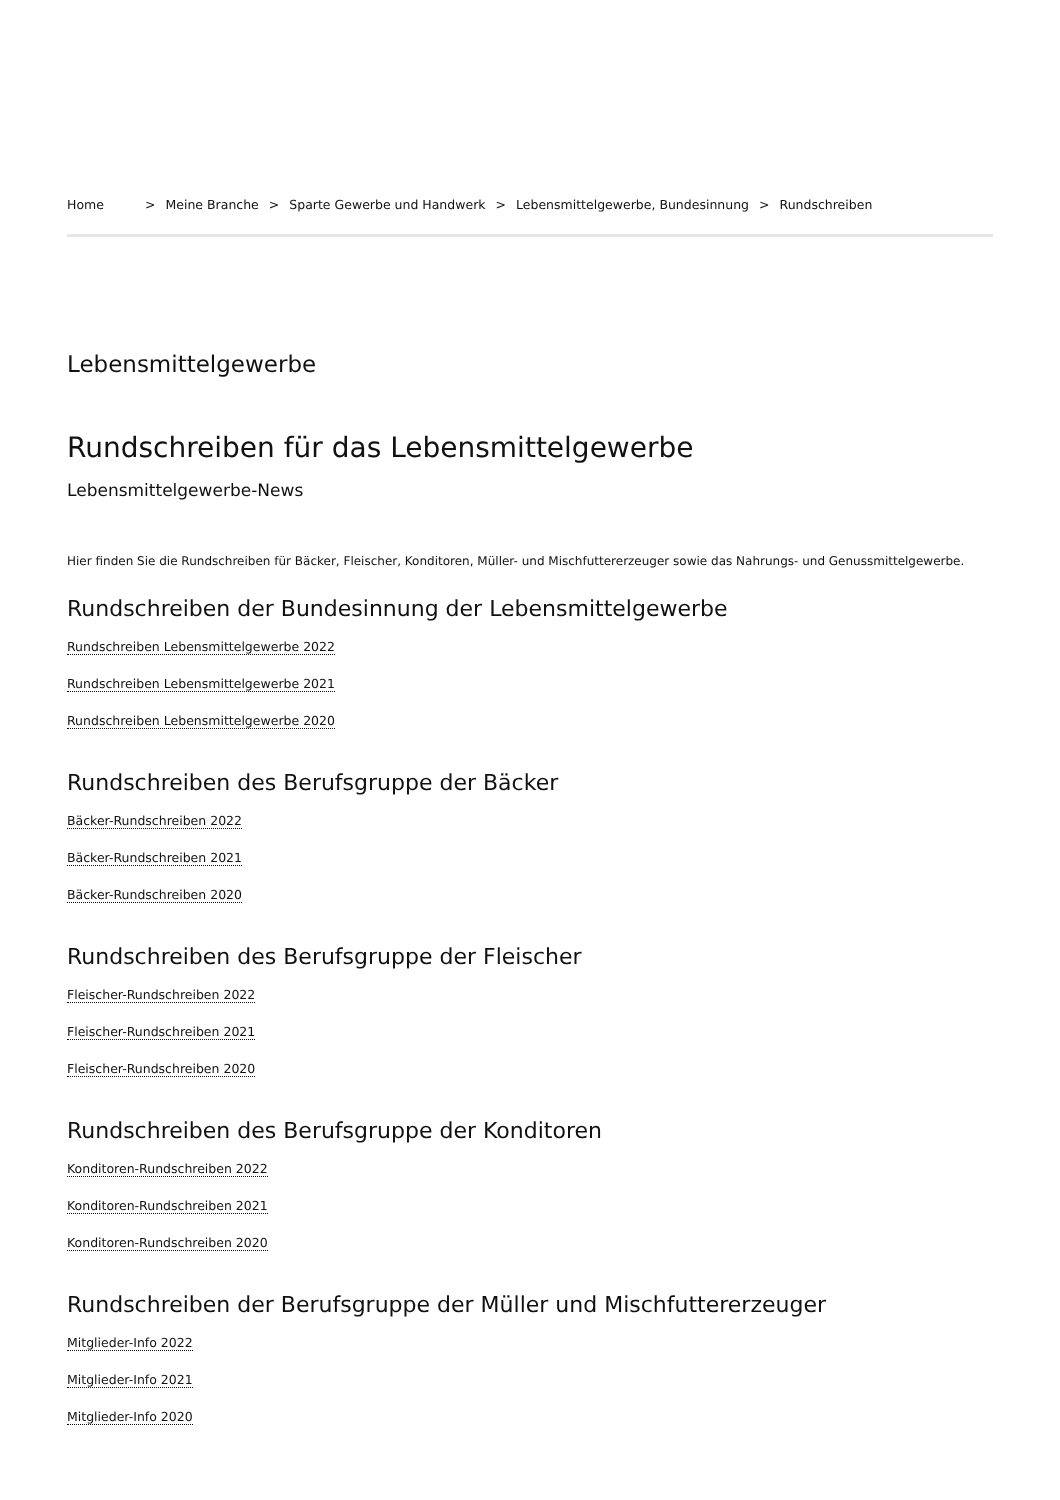Home > Meine Branche > Sparte Gewerbe und Handwerk > Lebensmittelgewerbe, Bundesinnung > Rundschreiben
Lebensmittelgewerbe
Rundschreiben für das Lebensmittelgewerbe
Lebensmittelgewerbe-News
Hier finden Sie die Rundschreiben für Bäcker, Fleischer, Konditoren, Müller- und Mischfuttererzeuger sowie das Nahrungs- und Genussmittelgewerbe.
Rundschreiben der Bundesinnung der Lebensmittelgewerbe
Rundschreiben Lebensmittelgewerbe 2022
Rundschreiben Lebensmittelgewerbe 2021
Rundschreiben Lebensmittelgewerbe 2020
Rundschreiben des Berufsgruppe der Bäcker
Bäcker-Rundschreiben 2022
Bäcker-Rundschreiben 2021
Bäcker-Rundschreiben 2020
Rundschreiben des Berufsgruppe der Fleischer
Fleischer-Rundschreiben 2022
Fleischer-Rundschreiben 2021
Fleischer-Rundschreiben 2020
Rundschreiben des Berufsgruppe der Konditoren
Konditoren-Rundschreiben 2022
Konditoren-Rundschreiben 2021
Konditoren-Rundschreiben 2020
Rundschreiben der Berufsgruppe der Müller und Mischfuttererzeuger
Mitglieder-Info 2022
Mitglieder-Info 2021
Mitglieder-Info 2020